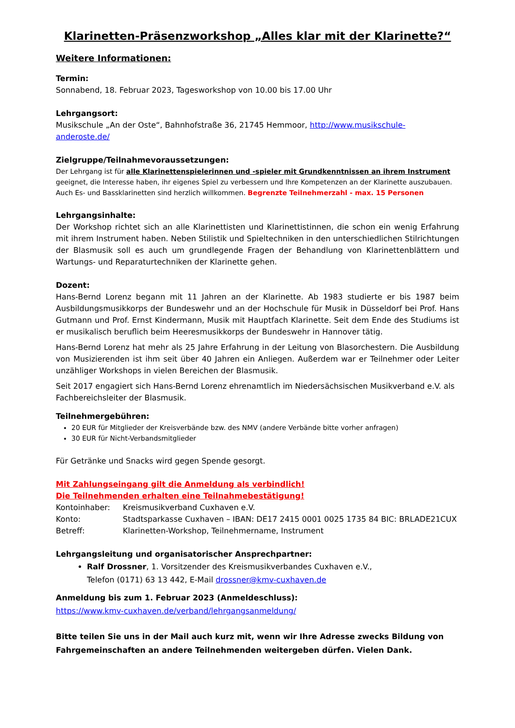Klarinetten-Präsenzworkshop „Alles klar mit der Klarinette?“
Weitere Informationen:
Termin:
Sonnabend, 18. Februar 2023, Tagesworkshop von 10.00 bis 17.00 Uhr
Lehrgangsort:
Musikschule „An der Oste“, Bahnhofstraße 36, 21745 Hemmoor, http://www.musikschule-anderoste.de/
Zielgruppe/Teilnahmevoraussetzungen:
Der Lehrgang ist für alle Klarinettenspielerinnen und -spieler mit Grundkenntnissen an ihrem Instrument geeignet, die Interesse haben, ihr eigenes Spiel zu verbessern und Ihre Kompetenzen an der Klarinette auszubauen.
Auch Es- und Bassklarinetten sind herzlich willkommen. Begrenzte Teilnehmerzahl - max. 15 Personen
Lehrgangsinhalte:
Der Workshop richtet sich an alle Klarinettisten und Klarinettistinnen, die schon ein wenig Erfahrung mit ihrem Instrument haben. Neben Stilistik und Spieltechniken in den unterschiedlichen Stilrichtungen der Blasmusik soll es auch um grundlegende Fragen der Behandlung von Klarinettenblättern und Wartungs- und Reparaturtechniken der Klarinette gehen.
Dozent:
Hans-Bernd Lorenz begann mit 11 Jahren an der Klarinette. Ab 1983 studierte er bis 1987 beim Ausbildungsmusikkorps der Bundeswehr und an der Hochschule für Musik in Düsseldorf bei Prof. Hans Gutmann und Prof. Ernst Kindermann, Musik mit Hauptfach Klarinette. Seit dem Ende des Studiums ist er musikalisch beruflich beim Heeresmusikkorps der Bundeswehr in Hannover tätig.
Hans-Bernd Lorenz hat mehr als 25 Jahre Erfahrung in der Leitung von Blasorchestern. Die Ausbildung von Musizierenden ist ihm seit über 40 Jahren ein Anliegen. Außerdem war er Teilnehmer oder Leiter unzähliger Workshops in vielen Bereichen der Blasmusik.
Seit 2017 engagiert sich Hans-Bernd Lorenz ehrenamtlich im Niedersächsischen Musikverband e.V. als Fachbereichsleiter der Blasmusik.
Teilnehmergebühren:
20 EUR für Mitglieder der Kreisverbände bzw. des NMV (andere Verbände bitte vorher anfragen)
30 EUR für Nicht-Verbandsmitglieder
Für Getränke und Snacks wird gegen Spende gesorgt.
Mit Zahlungseingang gilt die Anmeldung als verbindlich!
Die Teilnehmenden erhalten eine Teilnahmebestätigung!
| Kontoinhaber: | Kreismusikverband Cuxhaven e.V. |
| Konto: | Stadtsparkasse Cuxhaven – IBAN: DE17 2415 0001 0025 1735 84 BIC: BRLADE21CUX |
| Betreff: | Klarinetten-Workshop, Teilnehmername, Instrument |
Lehrgangsleitung und organisatorischer Ansprechpartner:
Ralf Drossner, 1. Vorsitzender des Kreismusikverbandes Cuxhaven e.V.,
Telefon (0171) 63 13 442, E-Mail drossner@kmv-cuxhaven.de
Anmeldung bis zum 1. Februar 2023 (Anmeldeschluss):
https://www.kmv-cuxhaven.de/verband/lehrgangsanmeldung/
Bitte teilen Sie uns in der Mail auch kurz mit, wenn wir Ihre Adresse zwecks Bildung von Fahrgemeinschaften an andere Teilnehmenden weitergeben dürfen. Vielen Dank.